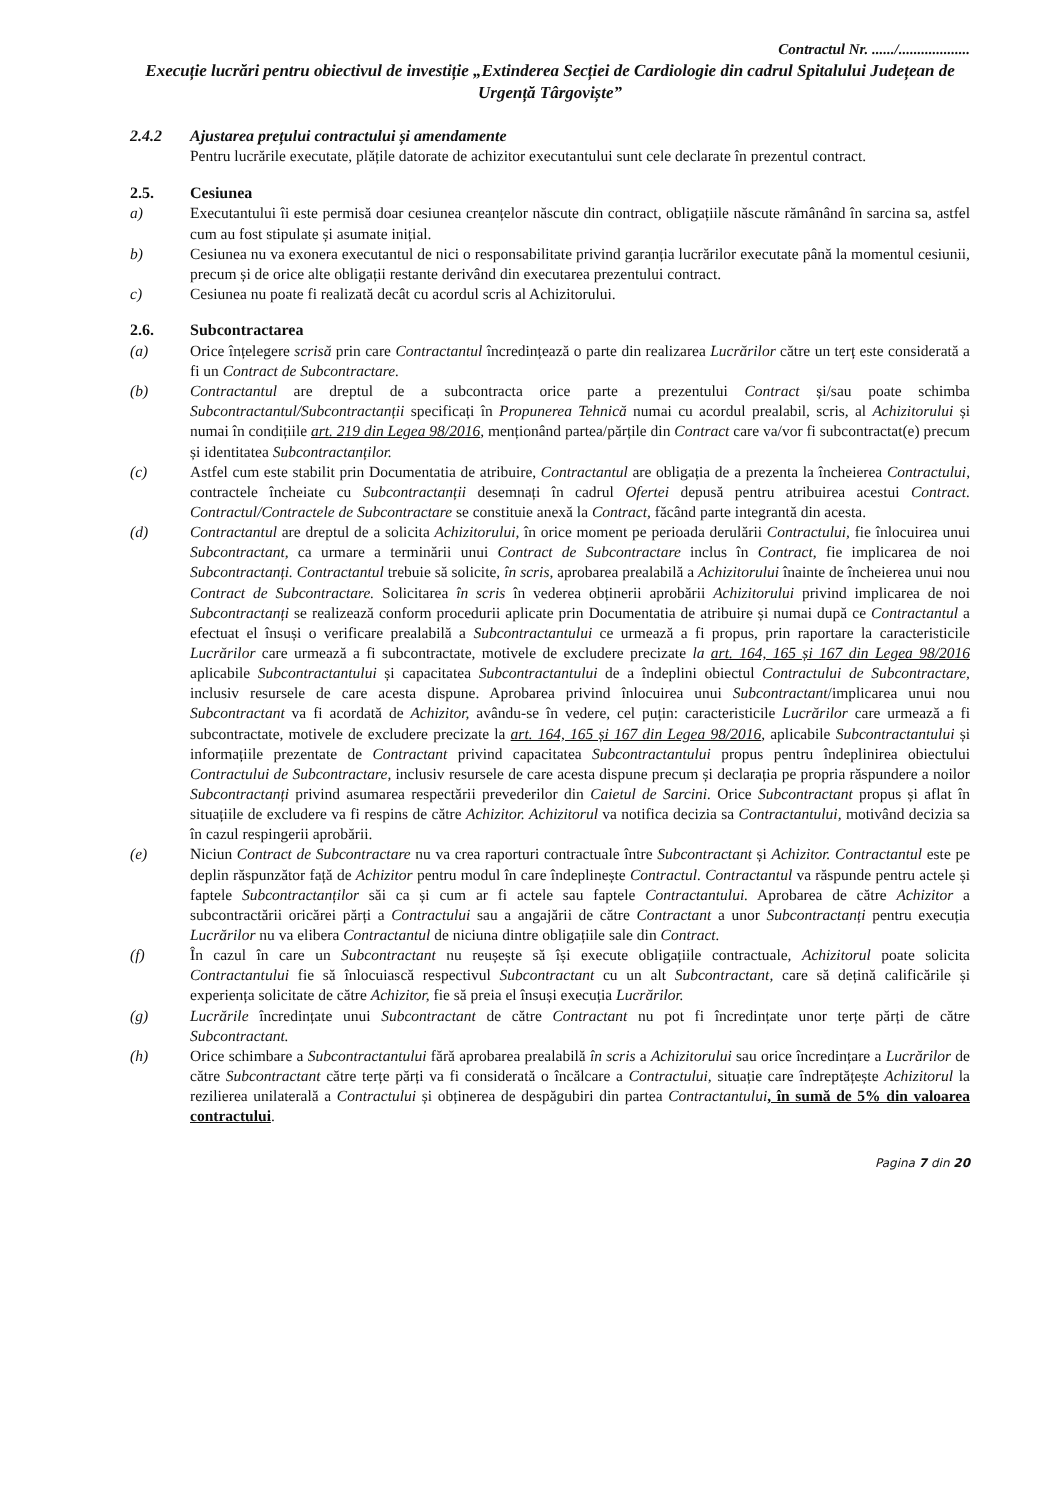Contractul Nr. ....../...................
Execuție lucrări pentru obiectivul de investiție „Extinderea Secției de Cardiologie din cadrul Spitalului Județean de Urgență Târgoviște”
2.4.2 Ajustarea prețului contractului și amendamente
Pentru lucrările executate, plățile datorate de achizitor executantului sunt cele declarate în prezentul contract.
2.5. Cesiunea
a) Executantului îi este permisă doar cesiunea creanțelor născute din contract, obligațiile născute rămânând în sarcina sa, astfel cum au fost stipulate și asumate inițial.
b) Cesiunea nu va exonera executantul de nici o responsabilitate privind garanția lucrărilor executate până la momentul cesiunii, precum și de orice alte obligații restante derivând din executarea prezentului contract.
c) Cesiunea nu poate fi realizată decât cu acordul scris al Achizitorului.
2.6. Subcontractarea
(a) Orice înțelegere scrisă prin care Contractantul încredințează o parte din realizarea Lucrărilor către un terț este considerată a fi un Contract de Subcontractare.
(b) Contractantul are dreptul de a subcontracta orice parte a prezentului Contract și/sau poate schimba Subcontractantul/Subcontractanții specificați în Propunerea Tehnică numai cu acordul prealabil, scris, al Achizitorului și numai în condițiile art. 219 din Legea 98/2016, menționând partea/părțile din Contract care va/vor fi subcontractat(e) precum și identitatea Subcontractanților.
(c) Astfel cum este stabilit prin Documentatia de atribuire, Contractantul are obligația de a prezenta la încheierea Contractului, contractele încheiate cu Subcontractanții desemnați în cadrul Ofertei depusă pentru atribuirea acestui Contract. Contractul/Contractele de Subcontractare se constituie anexă la Contract, făcând parte integrantă din acesta.
(d) Contractantul are dreptul de a solicita Achizitorului, în orice moment pe perioada derulării Contractului, fie înlocuirea unui Subcontractant, ca urmare a terminării unui Contract de Subcontractare inclus în Contract, fie implicarea de noi Subcontractanți. Contractantul trebuie să solicite, în scris, aprobarea prealabilă a Achizitorului înainte de încheierea unui nou Contract de Subcontractare. Solicitarea în scris în vederea obținerii aprobării Achizitorului privind implicarea de noi Subcontractanți se realizează conform procedurii aplicate prin Documentatia de atribuire și numai după ce Contractantul a efectuat el însuși o verificare prealabilă a Subcontractantului ce urmează a fi propus, prin raportare la caracteristicile Lucrărilor care urmează a fi subcontractate, motivele de excludere precizate la art. 164, 165 și 167 din Legea 98/2016 aplicabile Subcontractantului și capacitatea Subcontractantului de a îndeplini obiectul Contractului de Subcontractare, inclusiv resursele de care acesta dispune. Aprobarea privind înlocuirea unui Subcontractant/implicarea unui nou Subcontractant va fi acordată de Achizitor, avându-se în vedere, cel puțin: caracteristicile Lucrărilor care urmează a fi subcontractate, motivele de excludere precizate la art. 164, 165 și 167 din Legea 98/2016, aplicabile Subcontractantului și informațiile prezentate de Contractant privind capacitatea Subcontractantului propus pentru îndeplinirea obiectului Contractului de Subcontractare, inclusiv resursele de care acesta dispune precum și declarația pe propria răspundere a noilor Subcontractanți privind asumarea respectării prevederilor din Caietul de Sarcini. Orice Subcontractant propus și aflat în situațiile de excludere va fi respins de către Achizitor. Achizitorul va notifica decizia sa Contractantului, motivând decizia sa în cazul respingerii aprobării.
(e) Niciun Contract de Subcontractare nu va crea raporturi contractuale între Subcontractant și Achizitor. Contractantul este pe deplin răspunzător față de Achizitor pentru modul în care îndeplinește Contractul. Contractantul va răspunde pentru actele și faptele Subcontractanților săi ca și cum ar fi actele sau faptele Contractantului. Aprobarea de către Achizitor a subcontractării oricărei părți a Contractului sau a angajării de către Contractant a unor Subcontractanți pentru execuția Lucrărilor nu va elibera Contractantul de niciuna dintre obligațiile sale din Contract.
(f) În cazul în care un Subcontractant nu reușește să își execute obligațiile contractuale, Achizitorul poate solicita Contractantului fie să înlocuiască respectivul Subcontractant cu un alt Subcontractant, care să dețină calificările și experiența solicitate de către Achizitor, fie să preia el însuși execuția Lucrărilor.
(g) Lucrările încredințate unui Subcontractant de către Contractant nu pot fi încredințate unor terțe părți de către Subcontractant.
(h) Orice schimbare a Subcontractantului fără aprobarea prealabilă în scris a Achizitorului sau orice încredințare a Lucrărilor de către Subcontractant către terțe părți va fi considerată o încălcare a Contractului, situație care îndreptățește Achizitorul la rezilierea unilaterală a Contractului și obținerea de despăgubiri din partea Contractantului, în sumă de 5% din valoarea contractului.
Pagina 7 din 20